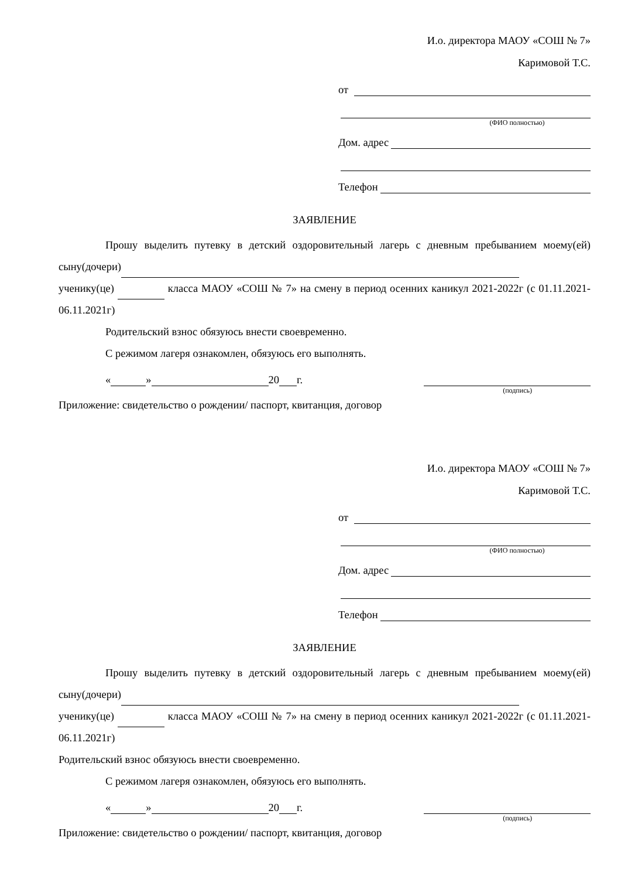И.о. директора МАОУ «СОШ № 7»
Каримовой Т.С.
от
(ФИО полностью)
Дом. адрес
Телефон
ЗАЯВЛЕНИЕ
Прошу выделить путевку в детский оздоровительный лагерь с дневным пребыванием моему(ей) сыну(дочери)
ученику(це) класса МАОУ «СОШ № 7» на смену в период осенних каникул 2021-2022г (с 01.11.2021-06.11.2021г)
Родительский взнос обязуюсь внести своевременно.
С режимом лагеря ознакомлен, обязуюсь его выполнять.
« » 20 г.
(подпись)
Приложение: свидетельство о рождении/ паспорт, квитанция, договор
И.о. директора МАОУ «СОШ № 7»
Каримовой Т.С.
от
(ФИО полностью)
Дом. адрес
Телефон
ЗАЯВЛЕНИЕ
Прошу выделить путевку в детский оздоровительный лагерь с дневным пребыванием моему(ей) сыну(дочери)
ученику(це) класса МАОУ «СОШ № 7» на смену в период осенних каникул 2021-2022г (с 01.11.2021-06.11.2021г)
Родительский взнос обязуюсь внести своевременно.
С режимом лагеря ознакомлен, обязуюсь его выполнять.
« » 20 г.
(подпись)
Приложение: свидетельство о рождении/ паспорт, квитанция, договор